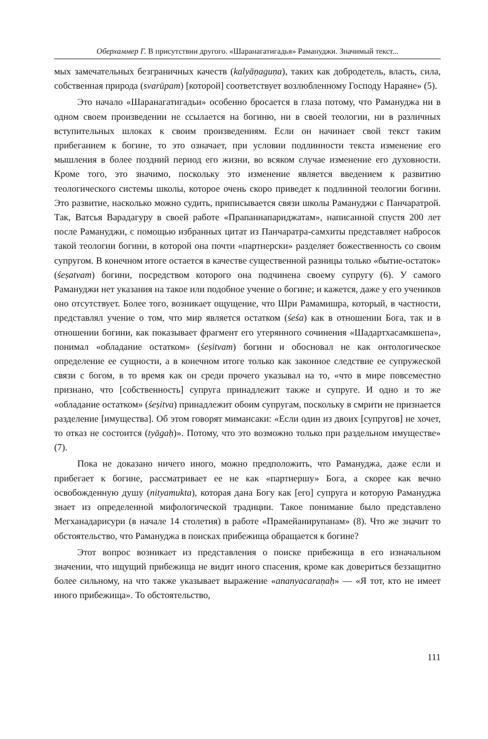Оберхаммер Г. В присутствии другого. «Шаранагатигадья» Рамануджи. Значимый текст...
мых замечательных безграничных качеств (kalyāṇaguṇa), таких как добродетель, власть, сила, собственная природа (svarūpam) [которой] соответствует возлюбленному Господу Нараяне» (5).
Это начало «Шаранагатигадьи» особенно бросается в глаза потому, что Рамануджа ни в одном своем произведении не ссылается на богиню, ни в своей теологии, ни в различных вступительных шлоках к своим произведениям. Если он начинает свой текст таким прибеганием к богине, то это означает, при условии подлинности текста изменение его мышления в более поздний период его жизни, во всяком случае изменение его духовности. Кроме того, это значимо, поскольку это изменение является введением к развитию теологического системы школы, которое очень скоро приведет к подлинной теологии богини. Это развитие, насколько можно судить, приписывается связи школы Рамануджи с Панчаратрой. Так, Ватсья Варадагуру в своей работе «Прапаннапариджатам», написанной спустя 200 лет после Рамануджи, с помощью избранных цитат из Панчаратра-самхиты представляет набросок такой теологии богини, в которой она почти «партнерски» разделяет божественность со своим супругом. В конечном итоге остается в качестве существенной разницы только «бытие-остаток» (śeṣatvam) богини, посредством которого она подчинена своему супругу (6). У самого Рамануджи нет указания на такое или подобное учение о богине; и кажется, даже у его учеников оно отсутствует. Более того, возникает ощущение, что Шри Рамамишра, который, в частности, представлял учение о том, что мир является остатком (śeśa) как в отношении Бога, так и в отношении богини, как показывает фрагмент его утерянного сочинения «Шадартхасамкшепа», понимал «обладание остатком» (śeṣitvam) богини и обосновал не как онтологическое определение ее сущности, а в конечном итоге только как законное следствие ее супружеской связи с богом, в то время как он среди прочего указывал на то, «что в мире повсеместно признано, что [собственность] супруга принадлежит также и супруге. И одно и то же «обладание остатком» (śeṣitva) принадлежит обоим супругам, поскольку в смрити не признается разделение [имущества]. Об этом говорят мимансаки: «Если один из двоих [супругов] не хочет, то отказ не состоится (tyāgaḥ)». Потому, что это возможно только при раздельном имуществе» (7).
Пока не доказано ничего иного, можно предположить, что Рамануджа, даже если и прибегает к богине, рассматривает ее не как «партнершу» Бога, а скорее как вечно освобожденную душу (nityamukta), которая дана Богу как [его] супруга и которую Рамануджа знает из определенной мифологической традиции. Такое понимание было представлено Мегханадарисури (в начале 14 столетия) в работе «Прамейанирупанам» (8). Что же значит то обстоятельство, что Рамануджа в поисках прибежища обращается к богине?
Этот вопрос возникает из представления о поиске прибежища в его изначальном значении, что ищущий прибежища не видит иного спасения, кроме как довериться беззащитно более сильному, на что также указывает выражение «ananyacaraṇaḥ» — «Я тот, кто не имеет иного прибежища». То обстоятельство,
111